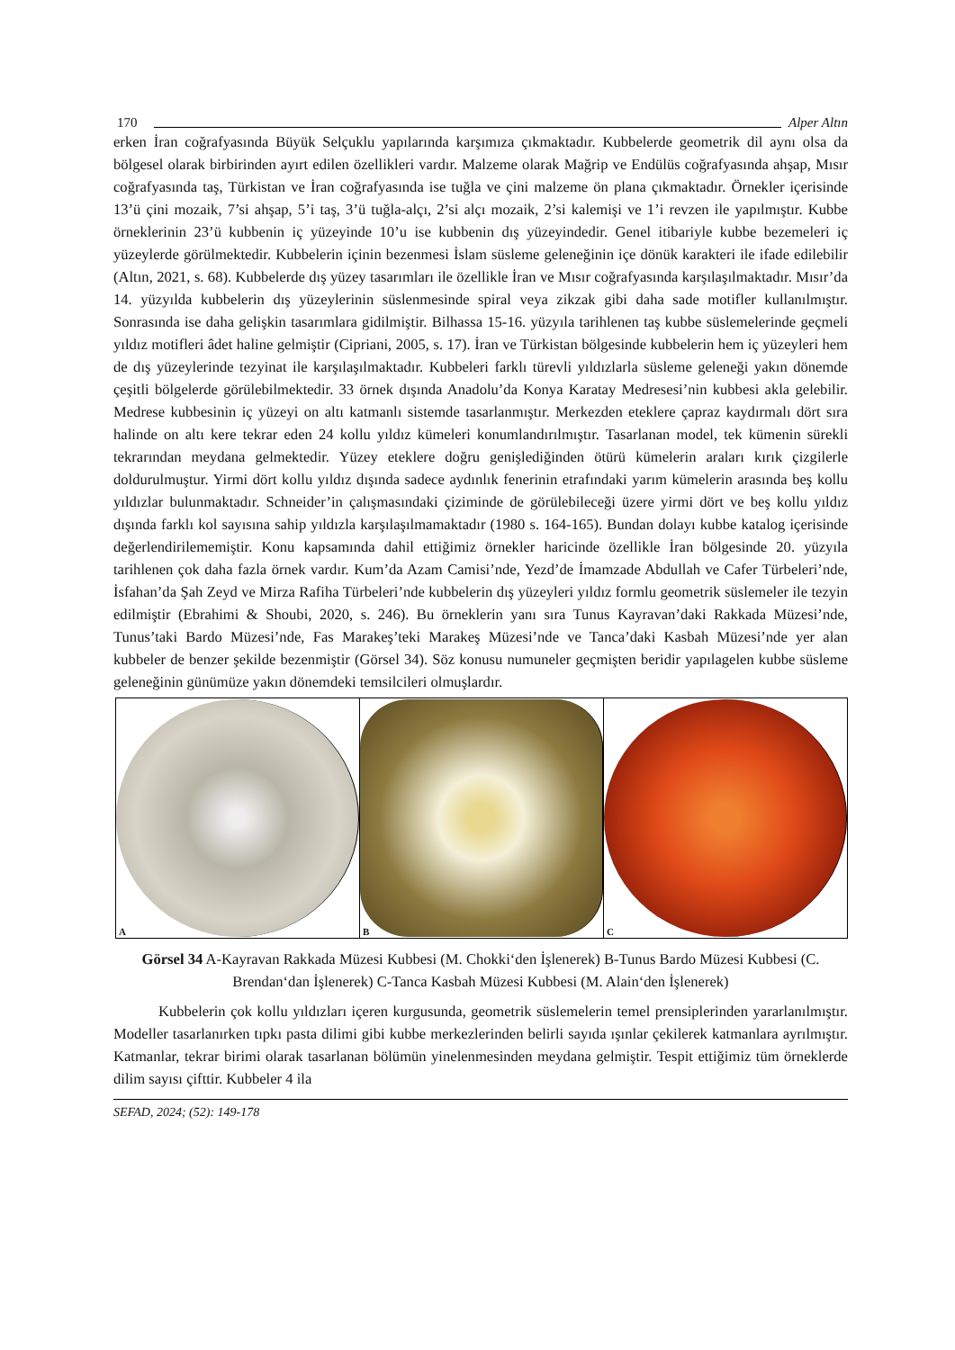170 Alper Altın
erken İran coğrafyasında Büyük Selçuklu yapılarında karşımıza çıkmaktadır. Kubbelerde geometrik dil aynı olsa da bölgesel olarak birbirinden ayırt edilen özellikleri vardır. Malzeme olarak Mağrip ve Endülüs coğrafyasında ahşap, Mısır coğrafyasında taş, Türkistan ve İran coğrafyasında ise tuğla ve çini malzeme ön plana çıkmaktadır. Örnekler içerisinde 13’ü çini mozaik, 7’si ahşap, 5’i taş, 3’ü tuğla-alçı, 2’si alçı mozaik, 2’si kalemişi ve 1’i revzen ile yapılmıştır. Kubbe örneklerinin 23’ü kubbenin iç yüzeyinde 10’u ise kubbenin dış yüzeyindedir. Genel itibariyle kubbe bezemeleri iç yüzeylerde görülmektedir. Kubbelerin içinin bezenmesi İslam süsleme geleneğinin içe dönük karakteri ile ifade edilebilir (Altın, 2021, s. 68). Kubbelerde dış yüzey tasarımları ile özellikle İran ve Mısır coğrafyasında karşılaşılmaktadır. Mısır’da 14. yüzyılda kubbelerin dış yüzeylerinin süslenmesinde spiral veya zikzak gibi daha sade motifler kullanılmıştır. Sonrasında ise daha gelişkin tasarımlara gidilmiştir. Bilhassa 15-16. yüzyıla tarihlenen taş kubbe süslemelerinde geçmeli yıldız motifleri âdet haline gelmiştir (Cipriani, 2005, s. 17). İran ve Türkistan bölgesinde kubbelerin hem iç yüzeyleri hem de dış yüzeylerinde tezyinat ile karşılaşılmaktadır. Kubbeleri farklı türevli yıldızlarla süsleme geleneği yakın dönemde çeşitli bölgelerde görülebilmektedir. 33 örnek dışında Anadolu’da Konya Karatay Medresesi’nin kubbesi akla gelebilir. Medrese kubbesinin iç yüzeyi on altı katmanlı sistemde tasarlanmıştır. Merkezden eteklere çapraz kaydırmalı dört sıra halinde on altı kere tekrar eden 24 kollu yıldız kümeleri konumlandırılmıştır. Tasarlanan model, tek kümenin sürekli tekrarından meydana gelmektedir. Yüzey eteklere doğru genişlediğinden ötürü kümelerin araları kırık çizgilerle doldurulmuştur. Yirmi dört kollu yıldız dışında sadece aydınlık fenerinin etrafındaki yarım kümelerin arasında beş kollu yıldızlar bulunmaktadır. Schneider’in çalışmasındaki çiziminde de görülebileceği üzere yirmi dört ve beş kollu yıldız dışında farklı kol sayısına sahip yıldızla karşılaşılmamaktadır (1980 s. 164-165). Bundan dolayı kubbe katalog içerisinde değerlendirilememiştir. Konu kapsamında dahil ettiğimiz örnekler haricinde özellikle İran bölgesinde 20. yüzyıla tarihlenen çok daha fazla örnek vardır. Kum’da Azam Camisi’nde, Yezd’de İmamzade Abdullah ve Cafer Türbeleri’nde, İsfahan’da Şah Zeyd ve Mirza Rafiha Türbeleri’nde kubbelerin dış yüzeyleri yıldız formlu geometrik süslemeler ile tezyin edilmiştir (Ebrahimi & Shoubi, 2020, s. 246). Bu örneklerin yanı sıra Tunus Kayravan’daki Rakkada Müzesi’nde, Tunus’taki Bardo Müzesi’nde, Fas Marakeş’teki Marakeş Müzesi’nde ve Tanca’daki Kasbah Müzesi’nde yer alan kubbeler de benzer şekilde bezenmiştir (Görsel 34). Söz konusu numuneler geçmişten beridir yapılagelen kubbe süsleme geleneğinin günümüze yakın dönemdeki temsilcileri olmuşlardır.
A B C
Görsel 34 A-Kayravan Rakkada Müzesi Kubbesi (M. Chokki‘den İşlenerek) B-Tunus Bardo Müzesi Kubbesi (C. Brendan‘dan İşlenerek) C-Tanca Kasbah Müzesi Kubbesi (M. Alain‘den İşlenerek)
Kubbelerin çok kollu yıldızları içeren kurgusunda, geometrik süslemelerin temel prensiplerinden yararlanılmıştır. Modeller tasarlanırken tıpkı pasta dilimi gibi kubbe merkezlerinden belirli sayıda ışınlar çekilerek katmanlara ayrılmıştır. Katmanlar, tekrar birimi olarak tasarlanan bölümün yinelenmesinden meydana gelmiştir. Tespit ettiğimiz tüm örneklerde dilim sayısı çifttir. Kubbeler 4 ila
SEFAD, 2024; (52): 149-178